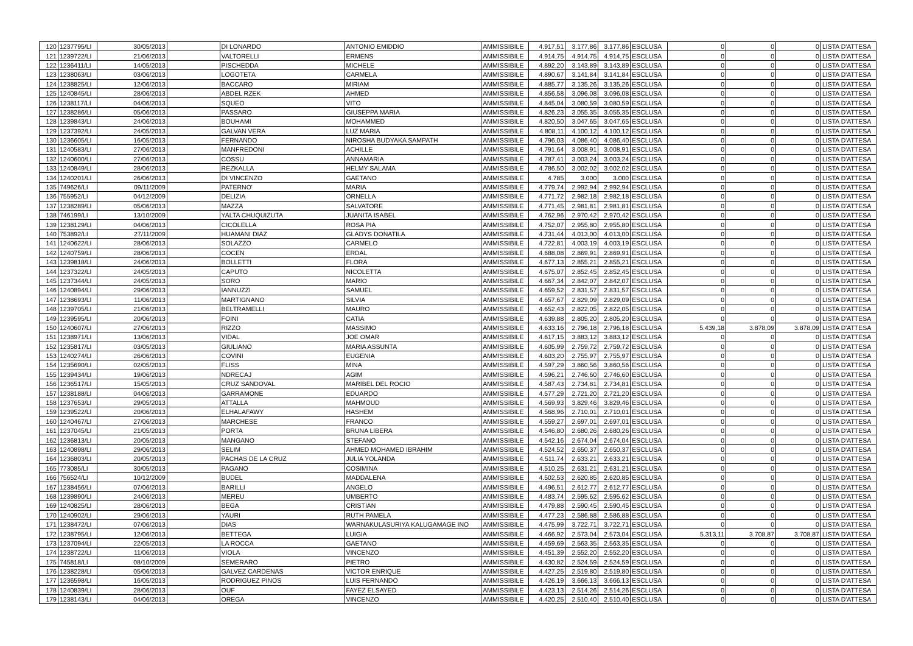| 120 | 1237795/LI | 30/05/2013 | | DI LONARDO | ANTONIO EMIDDIO | AMMISSIBILE | 4.917,51 | 3.177,86 | 3.177,86 | ESCLUSA | 0 | 0 | 0 | LISTA D'ATTESA |
| 121 | 1239722/LI | 21/06/2013 | | VALTORELLI | ERMENS | AMMISSIBILE | 4.914,75 | 4.914,75 | 4.914,75 | ESCLUSA | 0 | 0 | 0 | LISTA D'ATTESA |
| 122 | 1236411/LI | 14/05/2013 | | PISCHEDDA | MICHELE | AMMISSIBILE | 4.892,20 | 3.143,89 | 3.143,89 | ESCLUSA | 0 | 0 | 0 | LISTA D'ATTESA |
| 123 | 1238063/LI | 03/06/2013 | | LOGOTETA | CARMELA | AMMISSIBILE | 4.890,67 | 3.141,84 | 3.141,84 | ESCLUSA | 0 | 0 | 0 | LISTA D'ATTESA |
| 124 | 1238825/LI | 12/06/2013 | | BACCARO | MIRIAM | AMMISSIBILE | 4.885,77 | 3.135,26 | 3.135,26 | ESCLUSA | 0 | 0 | 0 | LISTA D'ATTESA |
| 125 | 1240845/LI | 28/06/2013 | | ABDEL RZEK | AHMED | AMMISSIBILE | 4.856,58 | 3.096,08 | 3.096,08 | ESCLUSA | 0 | 0 | 0 | LISTA D'ATTESA |
| 126 | 1238117/LI | 04/06/2013 | | SQUEO | VITO | AMMISSIBILE | 4.845,04 | 3.080,59 | 3.080,59 | ESCLUSA | 0 | 0 | 0 | LISTA D'ATTESA |
| 127 | 1238286/LI | 05/06/2013 | | PASSARO | GIUSEPPA MARIA | AMMISSIBILE | 4.826,23 | 3.055,35 | 3.055,35 | ESCLUSA | 0 | 0 | 0 | LISTA D'ATTESA |
| 128 | 1239843/LI | 24/06/2013 | | BOUHAMI | MOHAMMED | AMMISSIBILE | 4.820,50 | 3.047,65 | 3.047,65 | ESCLUSA | 0 | 0 | 0 | LISTA D'ATTESA |
| 129 | 1237392/LI | 24/05/2013 | | GALVAN VERA | LUZ MARIA | AMMISSIBILE | 4.808,11 | 4.100,12 | 4.100,12 | ESCLUSA | 0 | 0 | 0 | LISTA D'ATTESA |
| 130 | 1236605/LI | 16/05/2013 | | FERNANDO | NIROSHA BUDYAKA SAMPATH | AMMISSIBILE | 4.796,03 | 4.086,40 | 4.086,40 | ESCLUSA | 0 | 0 | 0 | LISTA D'ATTESA |
| 131 | 1240583/LI | 27/06/2013 | | MANFREDONI | ACHILLE | AMMISSIBILE | 4.791,64 | 3.008,91 | 3.008,91 | ESCLUSA | 0 | 0 | 0 | LISTA D'ATTESA |
| 132 | 1240600/LI | 27/06/2013 | | COSSU | ANNAMARIA | AMMISSIBILE | 4.787,41 | 3.003,24 | 3.003,24 | ESCLUSA | 0 | 0 | 0 | LISTA D'ATTESA |
| 133 | 1240849/LI | 28/06/2013 | | REZKALLA | HELMY SALAMA | AMMISSIBILE | 4.786,50 | 3.002,02 | 3.002,02 | ESCLUSA | 0 | 0 | 0 | LISTA D'ATTESA |
| 134 | 1240201/LI | 26/06/2013 | | DI VINCENZO | GAETANO | AMMISSIBILE | 4.785 | 3.000 | 3.000 | ESCLUSA | 0 | 0 | 0 | LISTA D'ATTESA |
| 135 | 749626/LI | 09/11/2009 | | PATERNO' | MARIA | AMMISSIBILE | 4.779,74 | 2.992,94 | 2.992,94 | ESCLUSA | 0 | 0 | 0 | LISTA D'ATTESA |
| 136 | 755952/LI | 04/12/2009 | | DELIZIA | ORNELLA | AMMISSIBILE | 4.771,72 | 2.982,18 | 2.982,18 | ESCLUSA | 0 | 0 | 0 | LISTA D'ATTESA |
| 137 | 1238289/LI | 05/06/2013 | | MAZZA | SALVATORE | AMMISSIBILE | 4.771,45 | 2.981,81 | 2.981,81 | ESCLUSA | 0 | 0 | 0 | LISTA D'ATTESA |
| 138 | 746199/LI | 13/10/2009 | | YALTA CHUQUIZUTA | JUANITA ISABEL | AMMISSIBILE | 4.762,96 | 2.970,42 | 2.970,42 | ESCLUSA | 0 | 0 | 0 | LISTA D'ATTESA |
| 139 | 1238129/LI | 04/06/2013 | | CICOLELLA | ROSA PIA | AMMISSIBILE | 4.752,07 | 2.955,80 | 2.955,80 | ESCLUSA | 0 | 0 | 0 | LISTA D'ATTESA |
| 140 | 753892/LI | 27/11/2009 | | HUAMANI DIAZ | GLADYS DONATILA | AMMISSIBILE | 4.731,44 | 4.013,00 | 4.013,00 | ESCLUSA | 0 | 0 | 0 | LISTA D'ATTESA |
| 141 | 1240622/LI | 28/06/2013 | | SOLAZZO | CARMELO | AMMISSIBILE | 4.722,81 | 4.003,19 | 4.003,19 | ESCLUSA | 0 | 0 | 0 | LISTA D'ATTESA |
| 142 | 1240759/LI | 28/06/2013 | | COCEN | ERDAL | AMMISSIBILE | 4.688,08 | 2.869,91 | 2.869,91 | ESCLUSA | 0 | 0 | 0 | LISTA D'ATTESA |
| 143 | 1239818/LI | 24/06/2013 | | BOLLETTI | FLORA | AMMISSIBILE | 4.677,13 | 2.855,21 | 2.855,21 | ESCLUSA | 0 | 0 | 0 | LISTA D'ATTESA |
| 144 | 1237322/LI | 24/05/2013 | | CAPUTO | NICOLETTA | AMMISSIBILE | 4.675,07 | 2.852,45 | 2.852,45 | ESCLUSA | 0 | 0 | 0 | LISTA D'ATTESA |
| 145 | 1237344/LI | 24/05/2013 | | SORO | MARIO | AMMISSIBILE | 4.667,34 | 2.842,07 | 2.842,07 | ESCLUSA | 0 | 0 | 0 | LISTA D'ATTESA |
| 146 | 1240894/LI | 29/06/2013 | | IANNUZZI | SAMUEL | AMMISSIBILE | 4.659,52 | 2.831,57 | 2.831,57 | ESCLUSA | 0 | 0 | 0 | LISTA D'ATTESA |
| 147 | 1238693/LI | 11/06/2013 | | MARTIGNANO | SILVIA | AMMISSIBILE | 4.657,67 | 2.829,09 | 2.829,09 | ESCLUSA | 0 | 0 | 0 | LISTA D'ATTESA |
| 148 | 1239705/LI | 21/06/2013 | | BELTRAMELLI | MAURO | AMMISSIBILE | 4.652,43 | 2.822,05 | 2.822,05 | ESCLUSA | 0 | 0 | 0 | LISTA D'ATTESA |
| 149 | 1239595/LI | 20/06/2013 | | FOINI | CATIA | AMMISSIBILE | 4.639,88 | 2.805,20 | 2.805,20 | ESCLUSA | 0 | 0 | 0 | LISTA D'ATTESA |
| 150 | 1240607/LI | 27/06/2013 | | RIZZO | MASSIMO | AMMISSIBILE | 4.633,16 | 2.796,18 | 2.796,18 | ESCLUSA | 5.439,18 | 3.878,09 | 3.878,09 | LISTA D'ATTESA |
| 151 | 1238971/LI | 13/06/2013 | | VIDAL | JOE OMAR | AMMISSIBILE | 4.617,15 | 3.883,12 | 3.883,12 | ESCLUSA | 0 | 0 | 0 | LISTA D'ATTESA |
| 152 | 1235817/LI | 03/05/2013 | | GIULIANO | MARIA ASSUNTA | AMMISSIBILE | 4.605,99 | 2.759,72 | 2.759,72 | ESCLUSA | 0 | 0 | 0 | LISTA D'ATTESA |
| 153 | 1240274/LI | 26/06/2013 | | COVINI | EUGENIA | AMMISSIBILE | 4.603,20 | 2.755,97 | 2.755,97 | ESCLUSA | 0 | 0 | 0 | LISTA D'ATTESA |
| 154 | 1235690/LI | 02/05/2013 | | FLISS | MINA | AMMISSIBILE | 4.597,29 | 3.860,56 | 3.860,56 | ESCLUSA | 0 | 0 | 0 | LISTA D'ATTESA |
| 155 | 1239434/LI | 19/06/2013 | | NDRECAJ | AGIM | AMMISSIBILE | 4.596,21 | 2.746,60 | 2.746,60 | ESCLUSA | 0 | 0 | 0 | LISTA D'ATTESA |
| 156 | 1236517/LI | 15/05/2013 | | CRUZ SANDOVAL | MARIBEL DEL ROCIO | AMMISSIBILE | 4.587,43 | 2.734,81 | 2.734,81 | ESCLUSA | 0 | 0 | 0 | LISTA D'ATTESA |
| 157 | 1238188/LI | 04/06/2013 | | GARRAMONE | EDUARDO | AMMISSIBILE | 4.577,29 | 2.721,20 | 2.721,20 | ESCLUSA | 0 | 0 | 0 | LISTA D'ATTESA |
| 158 | 1237653/LI | 29/05/2013 | | ATTALLA | MAHMOUD | AMMISSIBILE | 4.569,93 | 3.829,46 | 3.829,46 | ESCLUSA | 0 | 0 | 0 | LISTA D'ATTESA |
| 159 | 1239522/LI | 20/06/2013 | | ELHALAFAWY | HASHEM | AMMISSIBILE | 4.568,96 | 2.710,01 | 2.710,01 | ESCLUSA | 0 | 0 | 0 | LISTA D'ATTESA |
| 160 | 1240467/LI | 27/06/2013 | | MARCHESE | FRANCO | AMMISSIBILE | 4.559,27 | 2.697,01 | 2.697,01 | ESCLUSA | 0 | 0 | 0 | LISTA D'ATTESA |
| 161 | 1237045/LI | 21/05/2013 | | PORTA | BRUNA LIBERA | AMMISSIBILE | 4.546,80 | 2.680,26 | 2.680,26 | ESCLUSA | 0 | 0 | 0 | LISTA D'ATTESA |
| 162 | 1236813/LI | 20/05/2013 | | MANGANO | STEFANO | AMMISSIBILE | 4.542,16 | 2.674,04 | 2.674,04 | ESCLUSA | 0 | 0 | 0 | LISTA D'ATTESA |
| 163 | 1240898/LI | 29/06/2013 | | SELIM | AHMED MOHAMED IBRAHIM | AMMISSIBILE | 4.524,52 | 2.650,37 | 2.650,37 | ESCLUSA | 0 | 0 | 0 | LISTA D'ATTESA |
| 164 | 1236803/LI | 20/05/2013 | | PACHAS DE LA CRUZ | JULIA YOLANDA | AMMISSIBILE | 4.511,74 | 2.633,21 | 2.633,21 | ESCLUSA | 0 | 0 | 0 | LISTA D'ATTESA |
| 165 | 773085/LI | 30/05/2013 | | PAGANO | COSIMINA | AMMISSIBILE | 4.510,25 | 2.631,21 | 2.631,21 | ESCLUSA | 0 | 0 | 0 | LISTA D'ATTESA |
| 166 | 756524/LI | 10/12/2009 | | BUDEL | MADDALENA | AMMISSIBILE | 4.502,53 | 2.620,85 | 2.620,85 | ESCLUSA | 0 | 0 | 0 | LISTA D'ATTESA |
| 167 | 1238456/LI | 07/06/2013 | | BARILLI | ANGELO | AMMISSIBILE | 4.496,51 | 2.612,77 | 2.612,77 | ESCLUSA | 0 | 0 | 0 | LISTA D'ATTESA |
| 168 | 1239890/LI | 24/06/2013 | | MEREU | UMBERTO | AMMISSIBILE | 4.483,74 | 2.595,62 | 2.595,62 | ESCLUSA | 0 | 0 | 0 | LISTA D'ATTESA |
| 169 | 1240825/LI | 28/06/2013 | | BEGA | CRISTIAN | AMMISSIBILE | 4.479,88 | 2.590,45 | 2.590,45 | ESCLUSA | 0 | 0 | 0 | LISTA D'ATTESA |
| 170 | 1240902/LI | 29/06/2013 | | YAURI | RUTH PAMELA | AMMISSIBILE | 4.477,23 | 2.586,88 | 2.586,88 | ESCLUSA | 0 | 0 | 0 | LISTA D'ATTESA |
| 171 | 1238472/LI | 07/06/2013 | | DIAS | WARNAKULASURIYA KALUGAMAGE INO | AMMISSIBILE | 4.475,99 | 3.722,71 | 3.722,71 | ESCLUSA | 0 | 0 | 0 | LISTA D'ATTESA |
| 172 | 1238795/LI | 12/06/2013 | | BETTEGA | LUIGIA | AMMISSIBILE | 4.466,92 | 2.573,04 | 2.573,04 | ESCLUSA | 5.313,11 | 3.708,87 | 3.708,87 | LISTA D'ATTESA |
| 173 | 1237094/LI | 22/05/2013 | | LA ROCCA | GAETANO | AMMISSIBILE | 4.459,69 | 2.563,35 | 2.563,35 | ESCLUSA | 0 | 0 | 0 | LISTA D'ATTESA |
| 174 | 1238722/LI | 11/06/2013 | | VIOLA | VINCENZO | AMMISSIBILE | 4.451,39 | 2.552,20 | 2.552,20 | ESCLUSA | 0 | 0 | 0 | LISTA D'ATTESA |
| 175 | 745818/LI | 08/10/2009 | | SEMERARO | PIETRO | AMMISSIBILE | 4.430,82 | 2.524,59 | 2.524,59 | ESCLUSA | 0 | 0 | 0 | LISTA D'ATTESA |
| 176 | 1238228/LI | 05/06/2013 | | GALVEZ CARDENAS | VICTOR ENRIQUE | AMMISSIBILE | 4.427,25 | 2.519,80 | 2.519,80 | ESCLUSA | 0 | 0 | 0 | LISTA D'ATTESA |
| 177 | 1236598/LI | 16/05/2013 | | RODRIGUEZ PINOS | LUIS FERNANDO | AMMISSIBILE | 4.426,19 | 3.666,13 | 3.666,13 | ESCLUSA | 0 | 0 | 0 | LISTA D'ATTESA |
| 178 | 1240839/LI | 28/06/2013 | | OUF | FAYEZ ELSAYED | AMMISSIBILE | 4.423,13 | 2.514,26 | 2.514,26 | ESCLUSA | 0 | 0 | 0 | LISTA D'ATTESA |
| 179 | 1238143/LI | 04/06/2013 | | OREGA | VINCENZO | AMMISSIBILE | 4.420,25 | 2.510,40 | 2.510,40 | ESCLUSA | 0 | 0 | 0 | LISTA D'ATTESA |